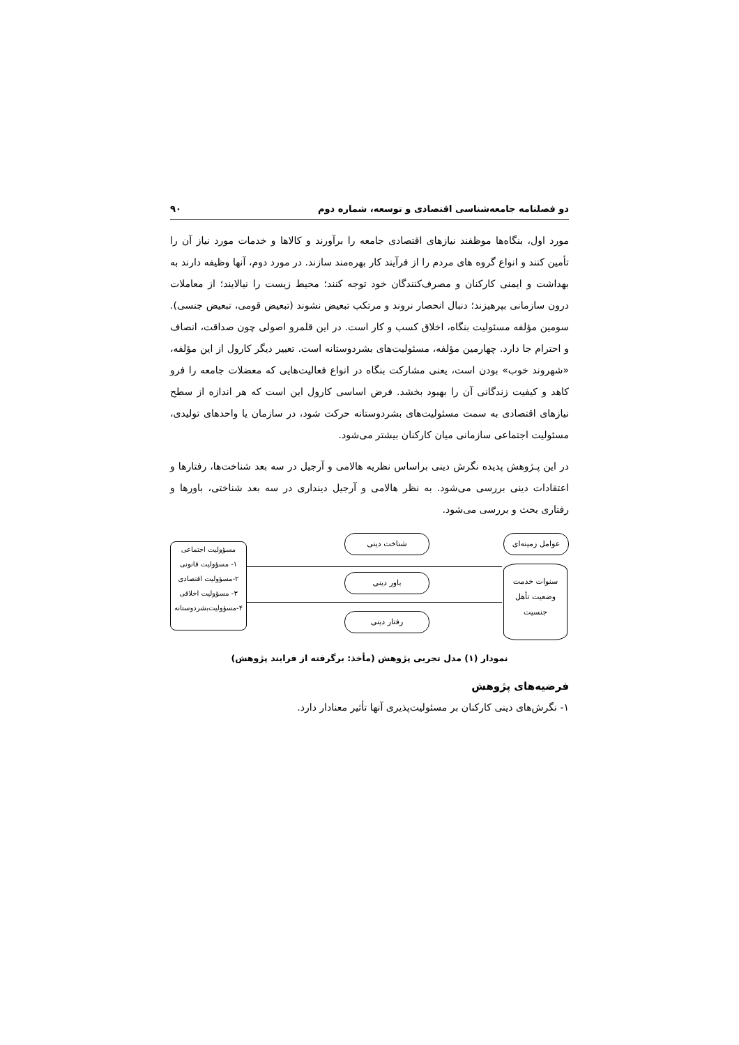دو فصلنامه جامعه‌شناسی اقتصادی و توسعه، شماره دوم ۹۰
مورد اول، بنگاه‌ها موظفند نیازهای اقتصادی جامعه را برآورند و کالاها و خدمات مورد نیاز آن را تأمین کنند و انواع گروه های مردم را از فرآیند کار بهره‌مند سازند. در مورد دوم، آنها وظیفه دارند به بهداشت و ایمنی کارکنان و مصرف‌کنندگان خود توجه کنند؛ محیط زیست را نیالایند؛ از معاملات درون سازمانی بپرهیزند؛ دنبال انحصار نروند و مرتکب تبعیض نشوند (تبعیض قومی، تبعیض جنسی). سومین مؤلفه مسئولیت بنگاه، اخلاق کسب و کار است. در این قلمرو اصولی چون صداقت، انصاف و احترام جا دارد. چهارمین مؤلفه، مسئولیت‌های بشردوستانه است. تعبیر دیگر کارول از این مؤلفه، «شهروند خوب» بودن است، یعنی مشارکت بنگاه در انواع فعالیت‌هایی که معضلات جامعه را فرو کاهد و کیفیت زندگانی آن را بهبود بخشد. فرض اساسی کارول این است که هر اندازه از سطح نیازهای اقتصادی به سمت مسئولیت‌های بشردوستانه حرکت شود، در سازمان یا واحدهای تولیدی، مسئولیت اجتماعی سازمانی میان کارکنان بیشتر می‌شود.
در این پـژوهش پدیده نگرش دینی براساس نظریه هالامی و آرجیل در سه بعد شناخت‌ها، رفتارها و اعتقادات دینی بررسی می‌شود. به نظر هالامی و آرجیل دینداری در سه بعد شناختی، باورها و رفتاری بحث و بررسی می‌شود.
عوامل زمینه‌ای
سنوات خدمت
وضعیت تأهل
جنسیت
شناخت دینی
باور دینی
رفتار دینی
مسؤولیت اجتماعی
۱- مسؤولیت قانونی
۲-مسؤولیت اقتصادی
۳- مسؤولیت اخلاقی
۴-مسؤولیت‌بشردوستانه
نمودار (۱) مدل تجربی پژوهش (مأخذ: برگرفته از فرایند پژوهش)
فرضیه‌های پژوهش
۱- نگرش‌های دینی کارکنان بر مسئولیت‌پذیری آنها تأثیر معنادار دارد.